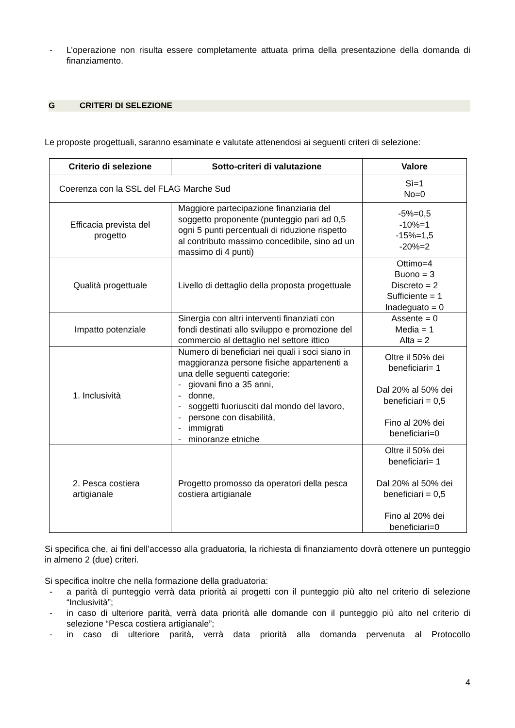- L’operazione non risulta essere completamente attuata prima della presentazione della domanda di finanziamento.
G CRITERI DI SELEZIONE
Le proposte progettuali, saranno esaminate e valutate attenendosi ai seguenti criteri di selezione:
| Criterio di selezione | Sotto-criteri di valutazione | Valore |
| --- | --- | --- |
| Coerenza con la SSL del FLAG Marche Sud | | Sì=1 No=0 |
| Efficacia prevista del progetto | Maggiore partecipazione finanziaria del soggetto proponente (punteggio pari ad 0,5 ogni 5 punti percentuali di riduzione rispetto al contributo massimo concedibile, sino ad un massimo di 4 punti) | -5%=0,5 -10%=1 -15%=1,5 -20%=2 |
| Qualità progettuale | Livello di dettaglio della proposta progettuale | Ottimo=4 Buono = 3 Discreto = 2 Sufficiente = 1 Inadeguato = 0 |
| Impatto potenziale | Sinergia con altri interventi finanziati con fondi destinati allo sviluppo e promozione del commercio al dettaglio nel settore ittico | Assente = 0 Media = 1 Alta = 2 |
| 1. Inclusività | Numero di beneficiari nei quali i soci siano in maggioranza persone fisiche appartenenti a una delle seguenti categorie: - giovani fino a 35 anni, - donne, - soggetti fuoriusciti dal mondo del lavoro, - persone con disabilità, - immigrati - minoranze etniche | Oltre il 50% dei beneficiari= 1 Dal 20% al 50% dei beneficiari = 0,5 Fino al 20% dei beneficiari=0 |
| 2. Pesca costiera artigianale | Progetto promosso da operatori della pesca costiera artigianale | Oltre il 50% dei beneficiari= 1 Dal 20% al 50% dei beneficiari = 0,5 Fino al 20% dei beneficiari=0 |
Si specifica che, ai fini dell’accesso alla graduatoria, la richiesta di finanziamento dovrà ottenere un punteggio in almeno 2 (due) criteri.
Si specifica inoltre che nella formazione della graduatoria:
- a parità di punteggio verrà data priorità ai progetti con il punteggio più alto nel criterio di selezione “Inclusività”;
- in caso di ulteriore parità, verrà data priorità alle domande con il punteggio più alto nel criterio di selezione “Pesca costiera artigianale”;
- in caso di ulteriore parità, verrà data priorità alla domanda pervenuta al Protocollo
4